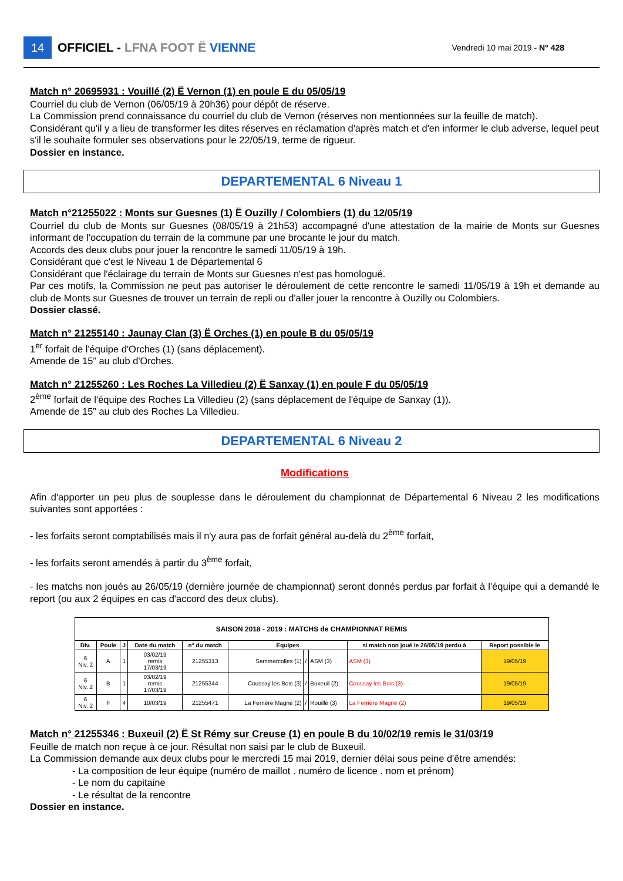14
OFFICIEL - LFNA FOOT Ë VIENNE
Vendredi 10 mai 2019 - N° 428
Match n° 20695931 : Vouillé (2) Ë Vernon (1) en poule E du 05/05/19
Courriel du club de Vernon (06/05/19 à 20h36) pour dépôt de réserve.
La Commission prend connaissance du courriel du club de Vernon (réserves non mentionnées sur la feuille de match).
Considérant qu'il y a lieu de transformer les dites réserves en réclamation d'après match et d'en informer le club adverse, lequel peut s'il le souhaite formuler ses observations pour le 22/05/19, terme de rigueur.
Dossier en instance.
DEPARTEMENTAL 6 Niveau 1
Match n°21255022 : Monts sur Guesnes (1) Ë Ouzilly / Colombiers (1) du 12/05/19
Courriel du club de Monts sur Guesnes (08/05/19 à 21h53) accompagné d'une attestation de la mairie de Monts sur Guesnes informant de l'occupation du terrain de la commune par une brocante le jour du match.
Accords des deux clubs pour jouer la rencontre le samedi 11/05/19 à 19h.
Considérant que c'est le Niveau 1 de Départemental 6
Considérant que l'éclairage du terrain de Monts sur Guesnes n'est pas homologué.
Par ces motifs, la Commission ne peut pas autoriser le déroulement de cette rencontre le samedi 11/05/19 à 19h et demande au club de Monts sur Guesnes de trouver un terrain de repli ou d'aller jouer la rencontre à Ouzilly ou Colombiers.
Dossier classé.
Match n° 21255140 : Jaunay Clan (3) Ë Orches (1) en poule B du 05/05/19
1<sup>er</sup> forfait de l'équipe d'Orches (1) (sans déplacement).
Amende de 15” au club d'Orches.
Match n° 21255260 : Les Roches La Villedieu (2) Ë Sanxay (1) en poule F du 05/05/19
2<sup>ème</sup> forfait de l'équipe des Roches La Villedieu (2) (sans déplacement de l'équipe de Sanxay (1)).
Amende de 15” au club des Roches La Villedieu.
DEPARTEMENTAL 6 Niveau 2
Modifications
Afin d'apporter un peu plus de souplesse dans le déroulement du championnat de Départemental 6 Niveau 2 les modifications suivantes sont apportées :
- les forfaits seront comptabilisés mais il n'y aura pas de forfait général au-delà du 2<sup>ème</sup> forfait,
- les forfaits seront amendés à partir du 3<sup>ème</sup> forfait,
- les matchs non joués au 26/05/19 (dernière journée de championnat) seront donnés perdus par forfait à l'équipe qui a demandé le report (ou aux 2 équipes en cas d'accord des deux clubs).
| SAISON 2018 - 2019 : MATCHS de CHAMPIONNAT REMIS | | | | | | | | | |
| --- | --- | --- | --- | --- | --- | --- | --- | --- | --- |
| Div. | Poule | J | Date du match | n° du match | Equipes | | | si match non joué le 26/05/19 perdu à | Report possible le |
| 6 Niv. 2 | A | 1 | 03/02/19 remis 17/03/19 | 21255313 | Sammarcolles (1) | / | ASM (3) | ASM (3) | 19/05/19 |
| 6 Niv. 2 | B | 1 | 03/02/19 remis 17/03/19 | 21255344 | Coussay les Bois (3) | / | Buxeuil (2) | Coussay les Bois (3) | 19/05/19 |
| 6 Niv. 2 | F | 4 | 10/03/19 | 21255471 | La Ferrière Magné (2) | / | Rouillé (3) | La Ferrière Magné (2) | 19/05/19 |
Match n° 21255346 : Buxeuil (2) Ë St Rémy sur Creuse (1) en poule B du 10/02/19 remis le 31/03/19
Feuille de match non reçue à ce jour. Résultat non saisi par le club de Buxeuil.
La Commission demande aux deux clubs pour le mercredi 15 mai 2019, dernier délai sous peine d'être amendés:
- La composition de leur équipe (numéro de maillot . numéro de licence . nom et prénom)
- Le nom du capitaine
- Le résultat de la rencontre
Dossier en instance.